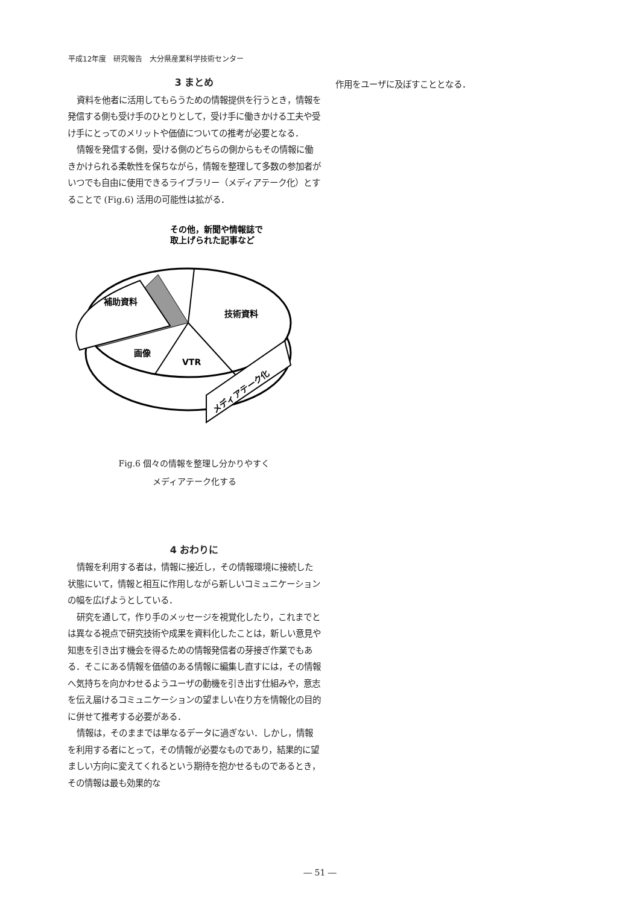平成12年度　研究報告　大分県産業科学技術センター
3 まとめ
資料を他者に活用してもらうための情報提供を行うとき，情報を発信する側も受け手のひとりとして，受け手に働きかける工夫や受け手にとってのメリットや価値についての推考が必要となる．
情報を発信する側，受ける側のどちらの側からもその情報に働きかけられる柔軟性を保ちながら，情報を整理して多数の参加者がいつでも自由に使用できるライブラリー（メディアテーク化）とすることで (Fig.6) 活用の可能性は拡がる．
その他，新聞や情報誌で
取上げられた記事など
補助資料
技術資料
画像
VTR
メディアテーク化
Fig.6 個々の情報を整理し分かりやすく
メディアテーク化する
4 おわりに
情報を利用する者は，情報に接近し，その情報環境に接続した状態にいて，情報と相互に作用しながら新しいコミュニケーションの幅を広げようとしている．
研究を通して，作り手のメッセージを視覚化したり，これまでとは異なる視点で研究技術や成果を資料化したことは，新しい意見や知恵を引き出す機会を得るための情報発信者の芽接ぎ作業でもある．そこにある情報を価値のある情報に編集し直すには，その情報へ気持ちを向かわせるようユーザの動機を引き出す仕組みや，意志を伝え届けるコミュニケーションの望ましい在り方を情報化の目的に併せて推考する必要がある．
情報は，そのままでは単なるデータに過ぎない．しかし，情報を利用する者にとって，その情報が必要なものであり，結果的に望ましい方向に変えてくれるという期待を抱かせるものであるとき，その情報は最も効果的な
作用をユーザに及ぼすこととなる．
― 51 ―